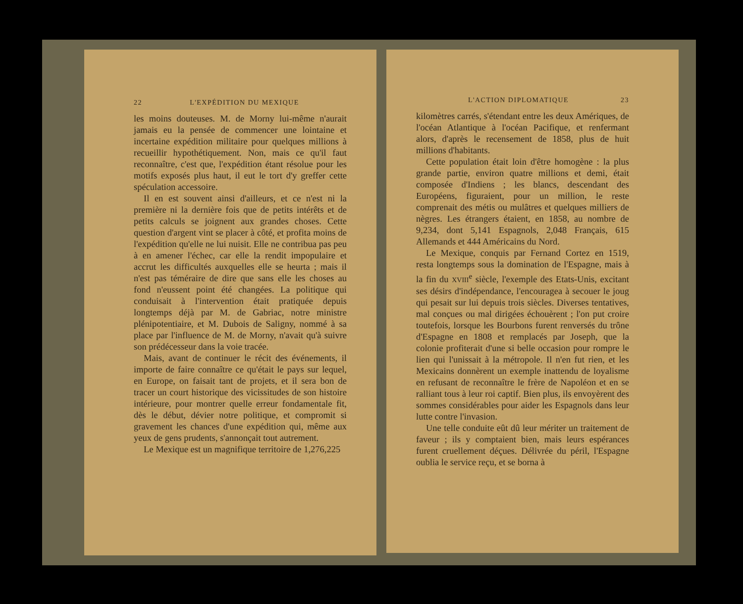22 L'EXPÉDITION DU MEXIQUE
les moins douteuses. M. de Morny lui-même n'aurait jamais eu la pensée de commencer une lointaine et incertaine expédition militaire pour quelques millions à recueillir hypothétiquement. Non, mais ce qu'il faut reconnaître, c'est que, l'expédition étant résolue pour les motifs exposés plus haut, il eut le tort d'y greffer cette spéculation accessoire.
Il en est souvent ainsi d'ailleurs, et ce n'est ni la première ni la dernière fois que de petits intérêts et de petits calculs se joignent aux grandes choses. Cette question d'argent vint se placer à côté, et profita moins de l'expédition qu'elle ne lui nuisit. Elle ne contribua pas peu à en amener l'échec, car elle la rendit impopulaire et accrut les difficultés auxquelles elle se heurta ; mais il n'est pas téméraire de dire que sans elle les choses au fond n'eussent point été changées. La politique qui conduisait à l'intervention était pratiquée depuis longtemps déjà par M. de Gabriac, notre ministre plénipotentiaire, et M. Dubois de Saligny, nommé à sa place par l'influence de M. de Morny, n'avait qu'à suivre son prédécesseur dans la voie tracée.
Mais, avant de continuer le récit des événements, il importe de faire connaître ce qu'était le pays sur lequel, en Europe, on faisait tant de projets, et il sera bon de tracer un court historique des vicissitudes de son histoire intérieure, pour montrer quelle erreur fondamentale fit, dès le début, dévier notre politique, et compromit si gravement les chances d'une expédition qui, même aux yeux de gens prudents, s'annonçait tout autrement.
Le Mexique est un magnifique territoire de 1,276,225
L'ACTION DIPLOMATIQUE 23
kilomètres carrés, s'étendant entre les deux Amériques, de l'océan Atlantique à l'océan Pacifique, et renfermant alors, d'après le recensement de 1858, plus de huit millions d'habitants.
Cette population était loin d'être homogène : la plus grande partie, environ quatre millions et demi, était composée d'Indiens ; les blancs, descendant des Européens, figuraient, pour un million, le reste comprenait des métis ou mulâtres et quelques milliers de nègres. Les étrangers étaient, en 1858, au nombre de 9,234, dont 5,141 Espagnols, 2,048 Français, 615 Allemands et 444 Américains du Nord.
Le Mexique, conquis par Fernand Cortez en 1519, resta longtemps sous la domination de l'Espagne, mais à la fin du XVIII<sup>e</sup> siècle, l'exemple des Etats-Unis, excitant ses désirs d'indépendance, l'encouragea à secouer le joug qui pesait sur lui depuis trois siècles. Diverses tentatives, mal conçues ou mal dirigées échouèrent ; l'on put croire toutefois, lorsque les Bourbons furent renversés du trône d'Espagne en 1808 et remplacés par Joseph, que la colonie profiterait d'une si belle occasion pour rompre le lien qui l'unissait à la métropole. Il n'en fut rien, et les Mexicains donnèrent un exemple inattendu de loyalisme en refusant de reconnaître le frère de Napoléon et en se ralliant tous à leur roi captif. Bien plus, ils envoyèrent des sommes considérables pour aider les Espagnols dans leur lutte contre l'invasion.
Une telle conduite eût dû leur mériter un traitement de faveur ; ils y comptaient bien, mais leurs espérances furent cruellement déçues. Délivrée du péril, l'Espagne oublia le service reçu, et se borna à